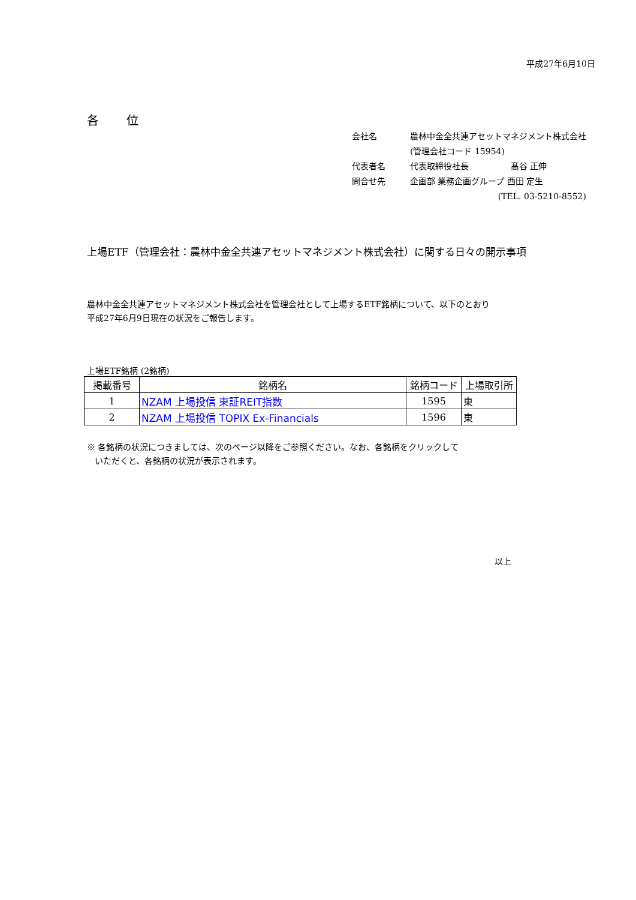平成27年6月10日
各 位
| 会社名 | 農林中金全共連アセットマネジメント株式会社 |
| | (管理会社コード 15954) |
| 代表者名 | 代表取締役社長 髙谷 正伸 |
| 問合せ先 | 企画部 業務企画グループ 西田 定生 |
| | (TEL. 03-5210-8552) |
上場ETF（管理会社：農林中金全共連アセットマネジメント株式会社）に関する日々の開示事項
農林中金全共連アセットマネジメント株式会社を管理会社として上場するETF銘柄について、以下のとおり
平成27年6月9日現在の状況をご報告します。
上場ETF銘柄 (2銘柄)
| 掲載番号 | 銘柄名 | 銘柄コード | 上場取引所 |
| --- | --- | --- | --- |
| 1 | NZAM 上場投信 東証REIT指数 | 1595 | 東 |
| 2 | NZAM 上場投信 TOPIX Ex-Financials | 1596 | 東 |
※ 各銘柄の状況につきましては、次のページ以降をご参照ください。なお、各銘柄をクリックして
いただくと、各銘柄の状況が表示されます。
以上